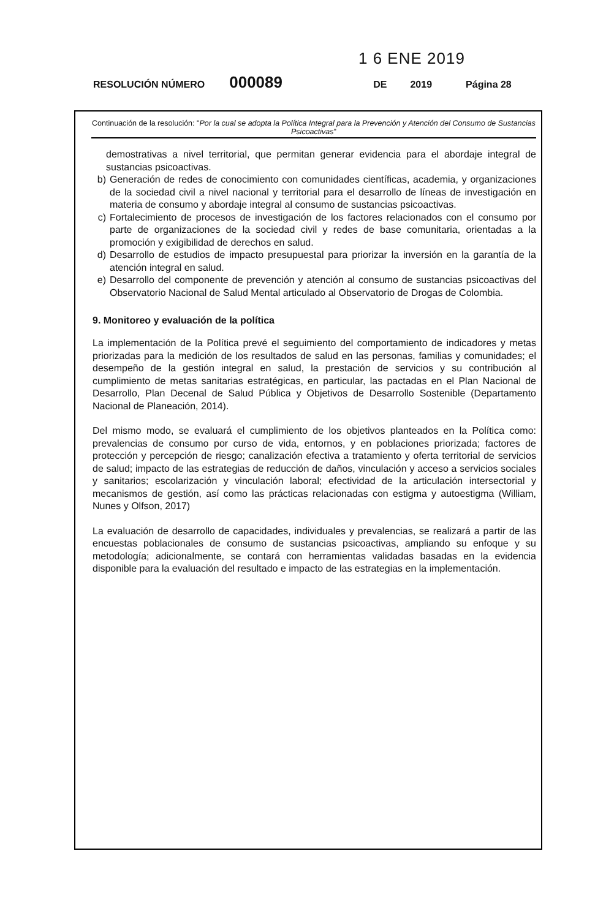1 6 ENE 2019
RESOLUCIÓN NÚMERO 000089 DE 2019 Página 28
Continuación de la resolución: "Por la cual se adopta la Política Integral para la Prevención y Atención del Consumo de Sustancias Psicoactivas"
demostrativas a nivel territorial, que permitan generar evidencia para el abordaje integral de sustancias psicoactivas.
b) Generación de redes de conocimiento con comunidades científicas, academia, y organizaciones de la sociedad civil a nivel nacional y territorial para el desarrollo de líneas de investigación en materia de consumo y abordaje integral al consumo de sustancias psicoactivas.
c) Fortalecimiento de procesos de investigación de los factores relacionados con el consumo por parte de organizaciones de la sociedad civil y redes de base comunitaria, orientadas a la promoción y exigibilidad de derechos en salud.
d) Desarrollo de estudios de impacto presupuestal para priorizar la inversión en la garantía de la atención integral en salud.
e) Desarrollo del componente de prevención y atención al consumo de sustancias psicoactivas del Observatorio Nacional de Salud Mental articulado al Observatorio de Drogas de Colombia.
9. Monitoreo y evaluación de la política
La implementación de la Política prevé el seguimiento del comportamiento de indicadores y metas priorizadas para la medición de los resultados de salud en las personas, familias y comunidades; el desempeño de la gestión integral en salud, la prestación de servicios y su contribución al cumplimiento de metas sanitarias estratégicas, en particular, las pactadas en el Plan Nacional de Desarrollo, Plan Decenal de Salud Pública y Objetivos de Desarrollo Sostenible (Departamento Nacional de Planeación, 2014).
Del mismo modo, se evaluará el cumplimiento de los objetivos planteados en la Política como: prevalencias de consumo por curso de vida, entornos, y en poblaciones priorizada; factores de protección y percepción de riesgo; canalización efectiva a tratamiento y oferta territorial de servicios de salud; impacto de las estrategias de reducción de daños, vinculación y acceso a servicios sociales y sanitarios; escolarización y vinculación laboral; efectividad de la articulación intersectorial y mecanismos de gestión, así como las prácticas relacionadas con estigma y autoestigma (William, Nunes y Olfson, 2017)
La evaluación de desarrollo de capacidades, individuales y prevalencias, se realizará a partir de las encuestas poblacionales de consumo de sustancias psicoactivas, ampliando su enfoque y su metodología; adicionalmente, se contará con herramientas validadas basadas en la evidencia disponible para la evaluación del resultado e impacto de las estrategias en la implementación.